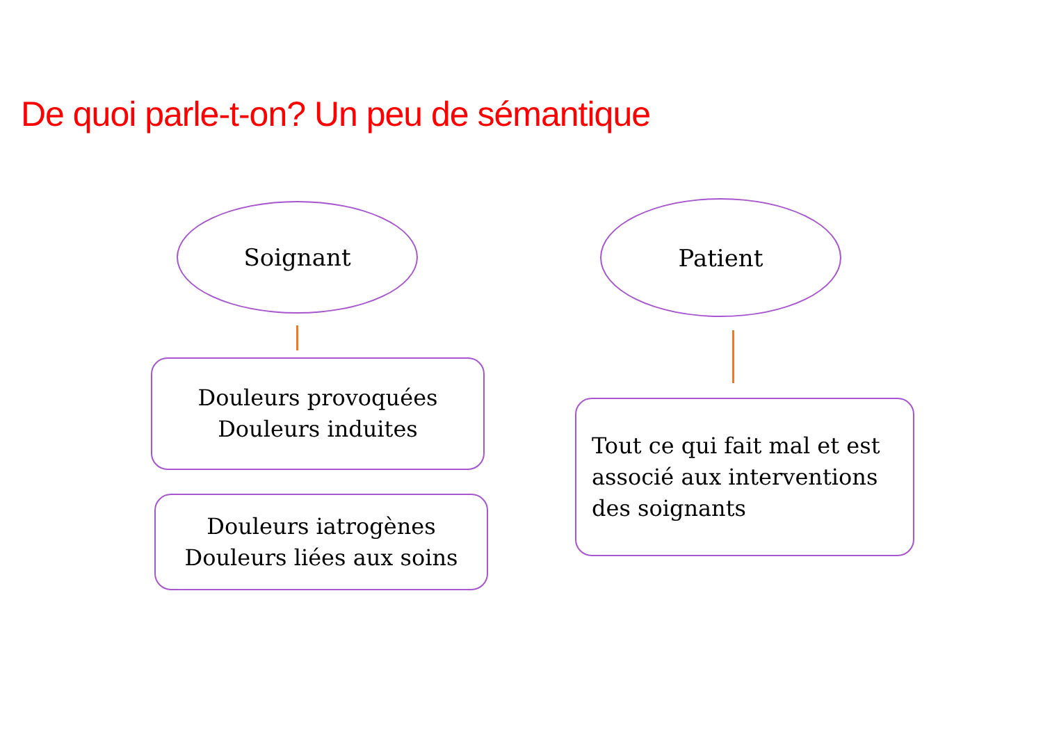De quoi parle-t-on? Un peu de sémantique
Soignant Patient
Douleurs provoquées
Douleurs induites
Douleurs iatrogènes
Douleurs liées aux soins
Tout ce qui fait mal et est
associé aux interventions
des soignants